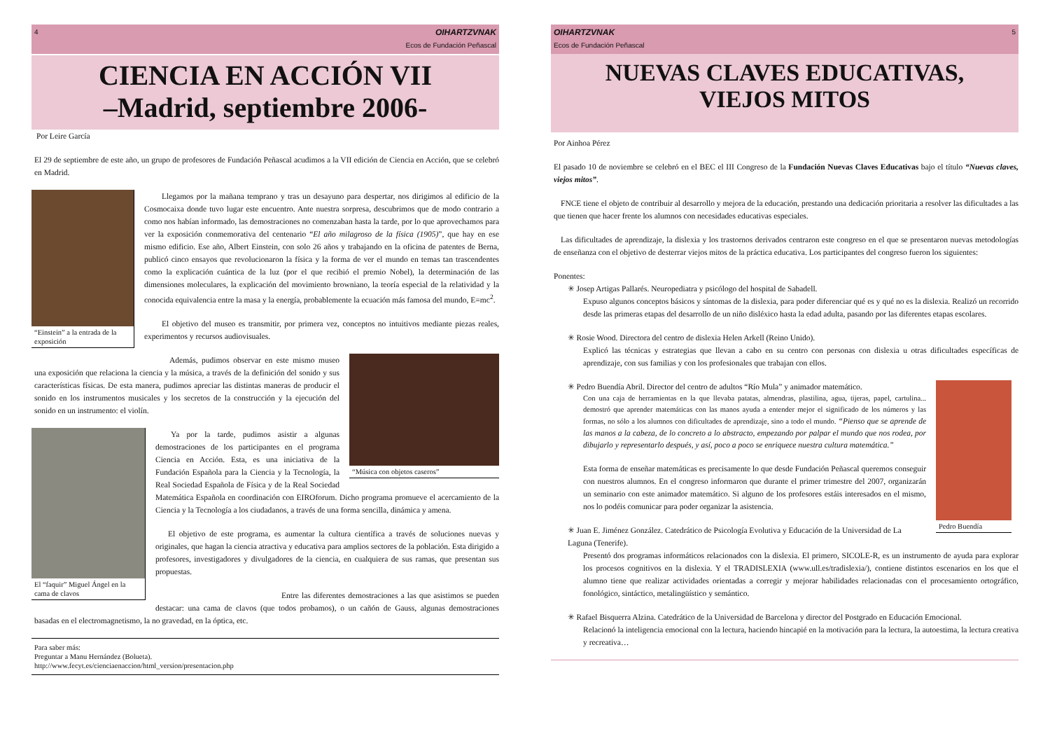4 OIHARTZVNAK
Ecos de Fundación Peñascal
CIENCIA EN ACCIÓN VII
–Madrid, septiembre 2006-
Por Leire García
El 29 de septiembre de este año, un grupo de profesores de Fundación Peñascal acudimos a la VII edición de Ciencia en Acción, que se celebró en Madrid.
“Einstein” a la entrada de la exposición
Llegamos por la mañana temprano y tras un desayuno para despertar, nos dirigimos al edificio de la Cosmocaixa donde tuvo lugar este encuentro. Ante nuestra sorpresa, descubrimos que de modo contrario a como nos habían informado, las demostraciones no comenzaban hasta la tarde, por lo que aprovechamos para ver la exposición conmemorativa del centenario “El año milagroso de la física (1905)”, que hay en ese mismo edificio. Ese año, Albert Einstein, con solo 26 años y trabajando en la oficina de patentes de Berna, publicó cinco ensayos que revolucionaron la física y la forma de ver el mundo en temas tan trascendentes como la explicación cuántica de la luz (por el que recibió el premio Nobel), la determinación de las dimensiones moleculares, la explicación del movimiento browniano, la teoría especial de la relatividad y la conocida equivalencia entre la masa y la energía, probablemente la ecuación más famosa del mundo, E=mc<sup>2</sup>.
El objetivo del museo es transmitir, por primera vez, conceptos no intuitivos mediante piezas reales, experimentos y recursos audiovisuales.
“Música con objetos caseros”
Además, pudimos observar en este mismo museo una exposición que relaciona la ciencia y la música, a través de la definición del sonido y sus características físicas. De esta manera, pudimos apreciar las distintas maneras de producir el sonido en los instrumentos musicales y los secretos de la construcción y la ejecución del sonido en un instrumento: el violín.
El “faquir” Miguel Ángel en la cama de clavos
Ya por la tarde, pudimos asistir a algunas demostraciones de los participantes en el programa Ciencia en Acción. Esta, es una iniciativa de la Fundación Española para la Ciencia y la Tecnología, la Real Sociedad Española de Física y de la Real Sociedad Matemática Española en coordinación con EIROforum. Dicho programa promueve el acercamiento de la Ciencia y la Tecnología a los ciudadanos, a través de una forma sencilla, dinámica y amena.
El objetivo de este programa, es aumentar la cultura científica a través de soluciones nuevas y originales, que hagan la ciencia atractiva y educativa para amplios sectores de la población. Esta dirigido a profesores, investigadores y divulgadores de la ciencia, en cualquiera de sus ramas, que presentan sus propuestas.
Entre las diferentes demostraciones a las que asistimos se pueden destacar: una cama de clavos (que todos probamos), o un cañón de Gauss, algunas demostraciones basadas en el electromagnetismo, la no gravedad, en la óptica, etc.
Para saber más:
Preguntar a Manu Hernández (Bolueta).
http://www.fecyt.es/cienciaenaccion/html_version/presentacion.php
OIHARTZVNAK
Ecos de Fundación Peñascal 5
NUEVAS CLAVES EDUCATIVAS,
VIEJOS MITOS
Por Ainhoa Pérez
El pasado 10 de noviembre se celebró en el BEC el III Congreso de la Fundación Nuevas Claves Educativas bajo el título “Nuevas claves, viejos mitos”.
FNCE tiene el objeto de contribuir al desarrollo y mejora de la educación, prestando una dedicación prioritaria a resolver las dificultades a las que tienen que hacer frente los alumnos con necesidades educativas especiales.
Las dificultades de aprendizaje, la dislexia y los trastornos derivados centraron este congreso en el que se presentaron nuevas metodologías de enseñanza con el objetivo de desterrar viejos mitos de la práctica educativa. Los participantes del congreso fueron los siguientes:
Ponentes:
✳ Josep Artigas Pallarés. Neuropediatra y psicólogo del hospital de Sabadell.
Expuso algunos conceptos básicos y síntomas de la dislexia, para poder diferenciar qué es y qué no es la dislexia. Realizó un recorrido desde las primeras etapas del desarrollo de un niño disléxico hasta la edad adulta, pasando por las diferentes etapas escolares.
✳ Rosie Wood. Directora del centro de dislexia Helen Arkell (Reino Unido).
Explicó las técnicas y estrategias que llevan a cabo en su centro con personas con dislexia u otras dificultades específicas de aprendizaje, con sus familias y con los profesionales que trabajan con ellos.
✳ Pedro Buendía Abril. Director del centro de adultos “Río Mula” y animador matemático.
Pedro Buendía
Con una caja de herramientas en la que llevaba patatas, almendras, plastilina, agua, tijeras, papel, cartulina... demostró que aprender matemáticas con las manos ayuda a entender mejor el significado de los números y las formas, no sólo a los alumnos con dificultades de aprendizaje, sino a todo el mundo. “Pienso que se aprende de las manos a la cabeza, de lo concreto a lo abstracto, empezando por palpar el mundo que nos rodea, por dibujarlo y representarlo después, y así, poco a poco se enriquece nuestra cultura matemática.”
Esta forma de enseñar matemáticas es precisamente lo que desde Fundación Peñascal queremos conseguir con nuestros alumnos. En el congreso informaron que durante el primer trimestre del 2007, organizarán un seminario con este animador matemático. Si alguno de los profesores estáis interesados en el mismo, nos lo podéis comunicar para poder organizar la asistencia.
✳ Juan E. Jiménez González. Catedrático de Psicología Evolutiva y Educación de la Universidad de La Laguna (Tenerife).
Presentó dos programas informáticos relacionados con la dislexia. El primero, SICOLE-R, es un instrumento de ayuda para explorar los procesos cognitivos en la dislexia. Y el TRADISLEXIA (www.ull.es/tradislexia/), contiene distintos escenarios en los que el alumno tiene que realizar actividades orientadas a corregir y mejorar habilidades relacionadas con el procesamiento ortográfico, fonológico, sintáctico, metalingüístico y semántico.
✳ Rafael Bisquerra Alzina. Catedrático de la Universidad de Barcelona y director del Postgrado en Educación Emocional.
Relacionó la inteligencia emocional con la lectura, haciendo hincapié en la motivación para la lectura, la autoestima, la lectura creativa y recreativa…